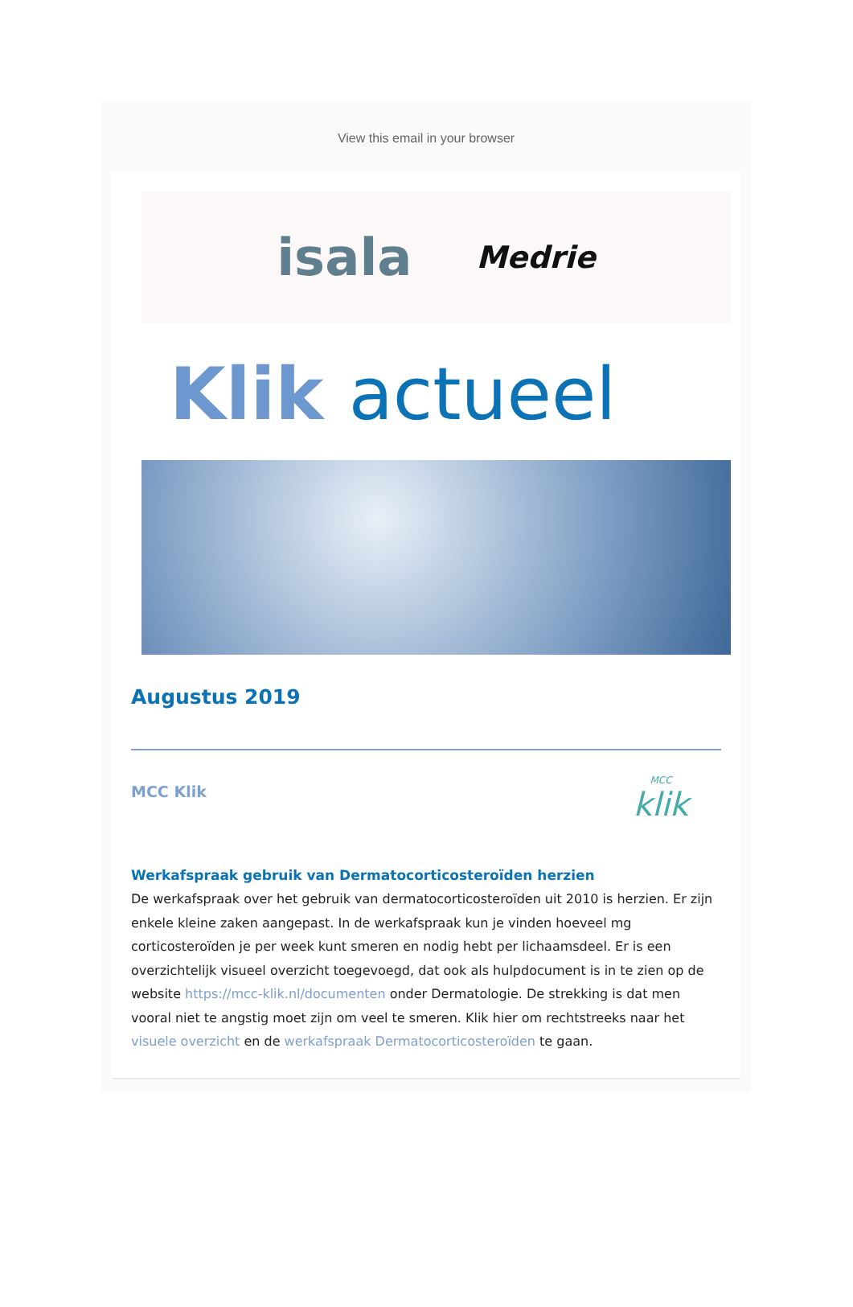View this email in your browser
isala Medrie
Klik actueel
Augustus 2019
MCC Klik
MCC
klik
Werkafspraak gebruik van Dermatocorticosteroïden herzien
De werkafspraak over het gebruik van dermatocorticosteroïden uit 2010 is herzien. Er zijn enkele kleine zaken aangepast. In de werkafspraak kun je vinden hoeveel mg corticosteroïden je per week kunt smeren en nodig hebt per lichaamsdeel. Er is een overzichtelijk visueel overzicht toegevoegd, dat ook als hulpdocument is in te zien op de website https://mcc-klik.nl/documenten onder Dermatologie. De strekking is dat men vooral niet te angstig moet zijn om veel te smeren. Klik hier om rechtstreeks naar het visuele overzicht en de werkafspraak Dermatocorticosteroïden te gaan.